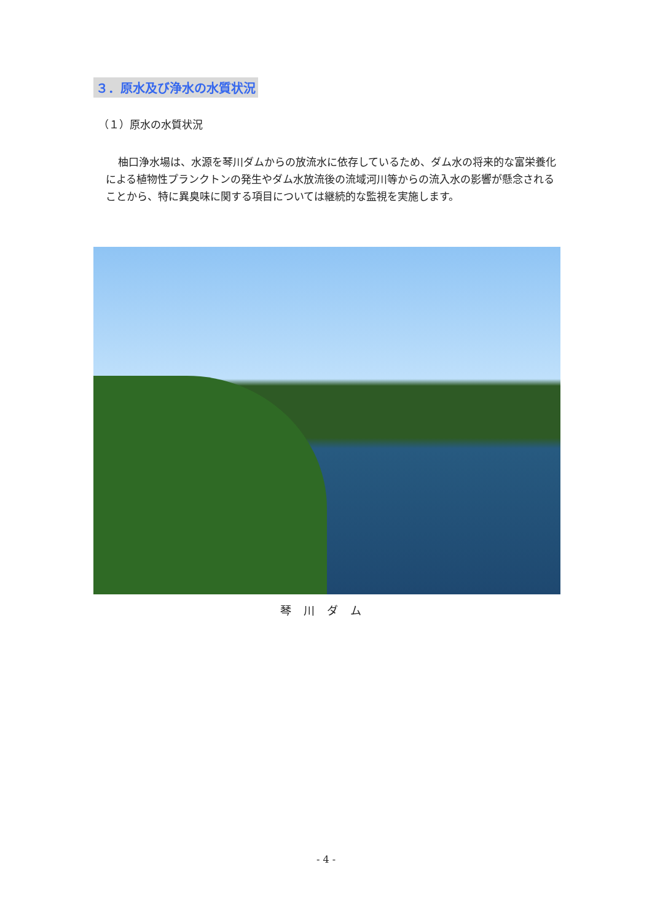３．原水及び浄水の水質状況
（１）原水の水質状況
柚口浄水場は、水源を琴川ダムからの放流水に依存しているため、ダム水の将来的な富栄養化による植物性プランクトンの発生やダム水放流後の流域河川等からの流入水の影響が懸念されることから、特に異臭味に関する項目については継続的な監視を実施します。
琴川ダム
- 4 -